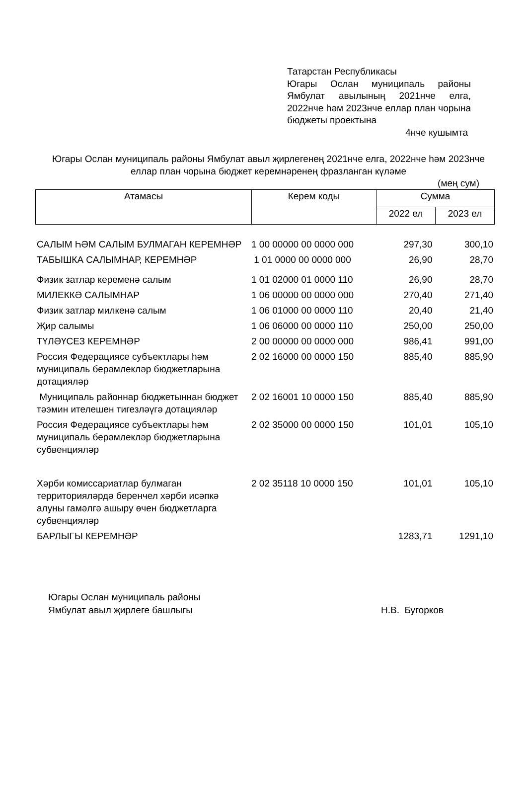Татарстан Республикасы
Югары Ослан муниципаль районы Ямбулат авылының 2021нче елга, 2022нче һәм 2023нче еллар план чорына бюджеты проектына
4нче кушымта
Югары Ослан муниципаль районы Ямбулат авыл җирлегенең 2021нче елга, 2022нче һәм 2023нче еллар план чорына бюджет керемнәренең фразланган күләме
(мең сум)
| Атамасы | Керем коды | Сумма | |
| | | 2022 ел | 2023 ел |
| САЛЫМ ҺӘМ САЛЫМ БУЛМАГАН КЕРЕМНӘР | 1 00 00000 00 0000 000 | 297,30 | 300,10 |
| ТАБЫШКА САЛЫМНАР, КЕРЕМНӘР | 1 01 0000 00 0000 000 | 26,90 | 28,70 |
| Физик затлар кеременә салым | 1 01 02000 01 0000 110 | 26,90 | 28,70 |
| МИЛЕККӘ САЛЫМНАР | 1 06 00000 00 0000 000 | 270,40 | 271,40 |
| Физик затлар милкенә салым | 1 06 01000 00 0000 110 | 20,40 | 21,40 |
| Җир салымы | 1 06 06000 00 0000 110 | 250,00 | 250,00 |
| ТҮЛӘҮСЕЗ КЕРЕМНӘР | 2 00 00000 00 0000 000 | 986,41 | 991,00 |
| Россия Федерациясе субъектлары һәм муниципаль берәмлекләр бюджетларына дотацияләр | 2 02 16000 00 0000 150 | 885,40 | 885,90 |
| Муниципаль районнар бюджетыннан бюджет тәэмин ителешен тигезләүгә дотацияләр | 2 02 16001 10 0000 150 | 885,40 | 885,90 |
| Россия Федерациясе субъектлары һәм муниципаль берәмлекләр бюджетларына субвенцияләр | 2 02 35000 00 0000 150 | 101,01 | 105,10 |
| Хәрби комиссариатлар булмаган территорияләрдә беренчел хәрби исәпкә алуны гамәлгә ашыру өчен бюджетларга субвенцияләр | 2 02 35118 10 0000 150 | 101,01 | 105,10 |
| БАРЛЫГЫ КЕРЕМНӘР | | 1283,71 | 1291,10 |
Югары Ослан муниципаль районы
Ямбулат авыл җирлеге башлыгы
Н.В. Бугорков